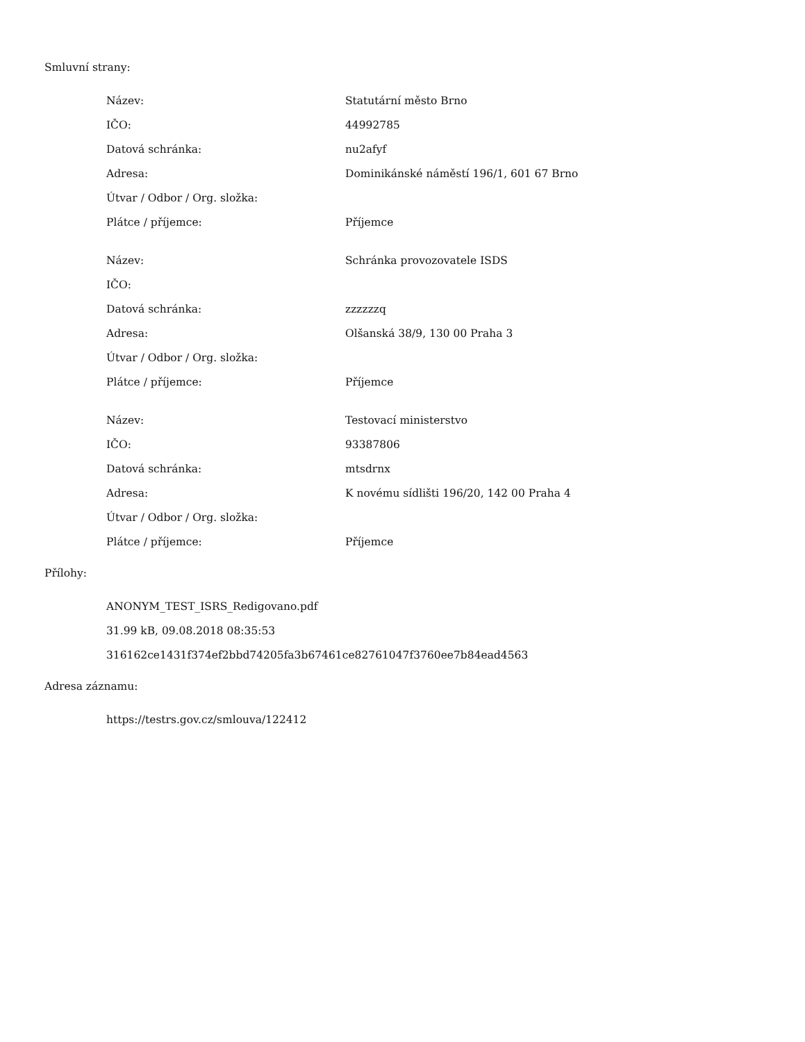Smluvní strany:
| Název: | Statutární město Brno |
| IČO: | 44992785 |
| Datová schránka: | nu2afyf |
| Adresa: | Dominikánské náměstí 196/1, 601 67 Brno |
| Útvar / Odbor / Org. složka: | |
| Plátce / příjemce: | Příjemce |
| Název: | Schránka provozovatele ISDS |
| IČO: | |
| Datová schránka: | zzzzzzq |
| Adresa: | Olšanská 38/9, 130 00 Praha 3 |
| Útvar / Odbor / Org. složka: | |
| Plátce / příjemce: | Příjemce |
| Název: | Testovací ministerstvo |
| IČO: | 93387806 |
| Datová schránka: | mtsdrnx |
| Adresa: | K novému sídlišti 196/20, 142 00 Praha 4 |
| Útvar / Odbor / Org. složka: | |
| Plátce / příjemce: | Příjemce |
Přílohy:
ANONYM_TEST_ISRS_Redigovano.pdf
31.99 kB, 09.08.2018 08:35:53
316162ce1431f374ef2bbd74205fa3b67461ce82761047f3760ee7b84ead4563
Adresa záznamu:
https://testrs.gov.cz/smlouva/122412